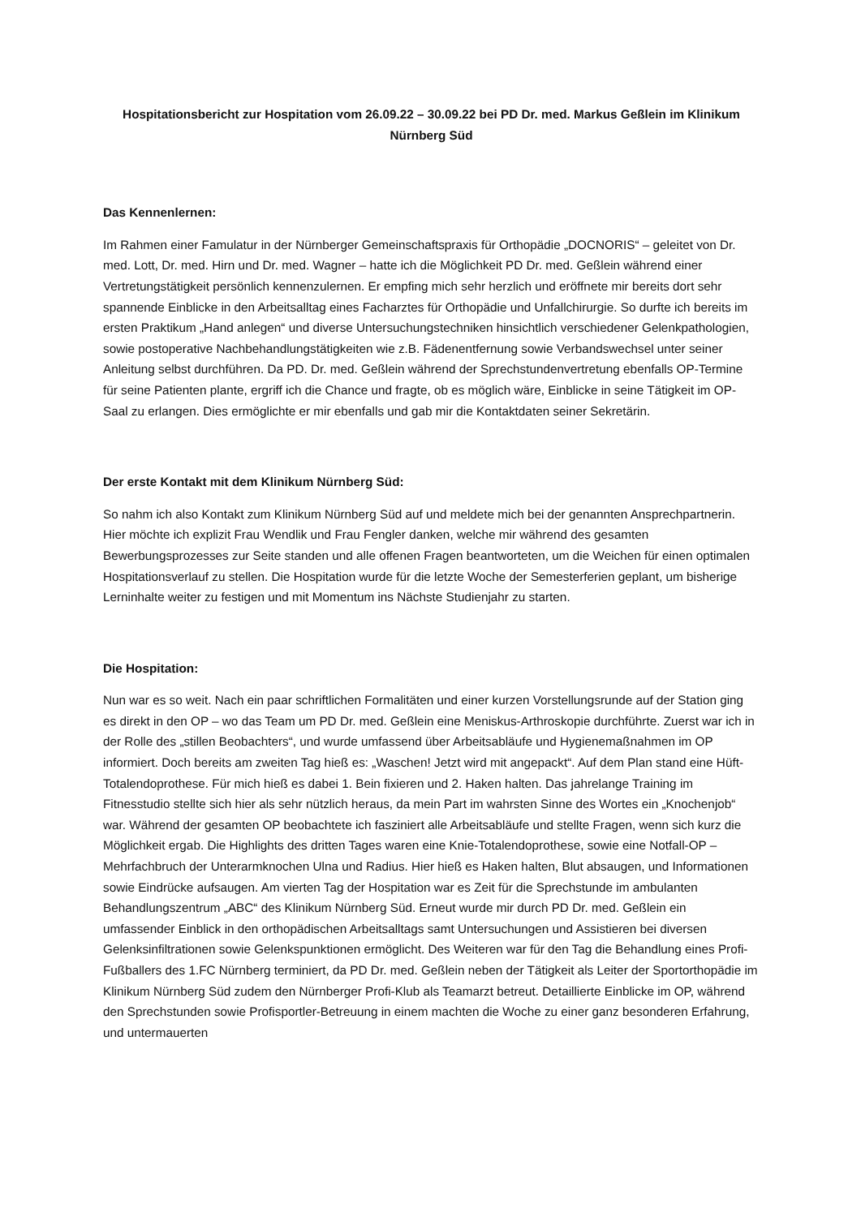Hospitationsbericht zur Hospitation vom 26.09.22 – 30.09.22 bei PD Dr. med. Markus Geßlein im Klinikum Nürnberg Süd
Das Kennenlernen:
Im Rahmen einer Famulatur in der Nürnberger Gemeinschaftspraxis für Orthopädie „DOCNORIS“ – geleitet von Dr. med. Lott, Dr. med. Hirn und Dr. med. Wagner – hatte ich die Möglichkeit PD Dr. med. Geßlein während einer Vertretungstätigkeit persönlich kennenzulernen. Er empfing mich sehr herzlich und eröffnete mir bereits dort sehr spannende Einblicke in den Arbeitsalltag eines Facharztes für Orthopädie und Unfallchirurgie. So durfte ich bereits im ersten Praktikum „Hand anlegen“ und diverse Untersuchungstechniken hinsichtlich verschiedener Gelenkpathologien, sowie postoperative Nachbehandlungstätigkeiten wie z.B. Fädenentfernung sowie Verbandswechsel unter seiner Anleitung selbst durchführen. Da PD. Dr. med. Geßlein während der Sprechstundenvertretung ebenfalls OP-Termine für seine Patienten plante, ergriff ich die Chance und fragte, ob es möglich wäre, Einblicke in seine Tätigkeit im OP-Saal zu erlangen. Dies ermöglichte er mir ebenfalls und gab mir die Kontaktdaten seiner Sekretärin.
Der erste Kontakt mit dem Klinikum Nürnberg Süd:
So nahm ich also Kontakt zum Klinikum Nürnberg Süd auf und meldete mich bei der genannten Ansprechpartnerin. Hier möchte ich explizit Frau Wendlik und Frau Fengler danken, welche mir während des gesamten Bewerbungsprozesses zur Seite standen und alle offenen Fragen beantworteten, um die Weichen für einen optimalen Hospitationsverlauf zu stellen. Die Hospitation wurde für die letzte Woche der Semesterferien geplant, um bisherige Lerninhalte weiter zu festigen und mit Momentum ins Nächste Studienjahr zu starten.
Die Hospitation:
Nun war es so weit. Nach ein paar schriftlichen Formalitäten und einer kurzen Vorstellungsrunde auf der Station ging es direkt in den OP – wo das Team um PD Dr. med. Geßlein eine Meniskus-Arthroskopie durchführte. Zuerst war ich in der Rolle des „stillen Beobachters“, und wurde umfassend über Arbeitsabläufe und Hygienemaßnahmen im OP informiert. Doch bereits am zweiten Tag hieß es: „Waschen! Jetzt wird mit angepackt“. Auf dem Plan stand eine Hüft-Totalendoprothese. Für mich hieß es dabei 1. Bein fixieren und 2. Haken halten. Das jahrelange Training im Fitnesstudio stellte sich hier als sehr nützlich heraus, da mein Part im wahrsten Sinne des Wortes ein „Knochenjob“ war. Während der gesamten OP beobachtete ich fasziniert alle Arbeitsabläufe und stellte Fragen, wenn sich kurz die Möglichkeit ergab. Die Highlights des dritten Tages waren eine Knie-Totalendoprothese, sowie eine Notfall-OP – Mehrfachbruch der Unterarmknochen Ulna und Radius. Hier hieß es Haken halten, Blut absaugen, und Informationen sowie Eindrücke aufsaugen. Am vierten Tag der Hospitation war es Zeit für die Sprechstunde im ambulanten Behandlungszentrum „ABC“ des Klinikum Nürnberg Süd. Erneut wurde mir durch PD Dr. med. Geßlein ein umfassender Einblick in den orthopädischen Arbeitsalltags samt Untersuchungen und Assistieren bei diversen Gelenksinfiltrationen sowie Gelenkspunktionen ermöglicht. Des Weiteren war für den Tag die Behandlung eines Profi-Fußballers des 1.FC Nürnberg terminiert, da PD Dr. med. Geßlein neben der Tätigkeit als Leiter der Sportorthopädie im Klinikum Nürnberg Süd zudem den Nürnberger Profi-Klub als Teamarzt betreut. Detaillierte Einblicke im OP, während den Sprechstunden sowie Profisportler-Betreuung in einem machten die Woche zu einer ganz besonderen Erfahrung, und untermauerten